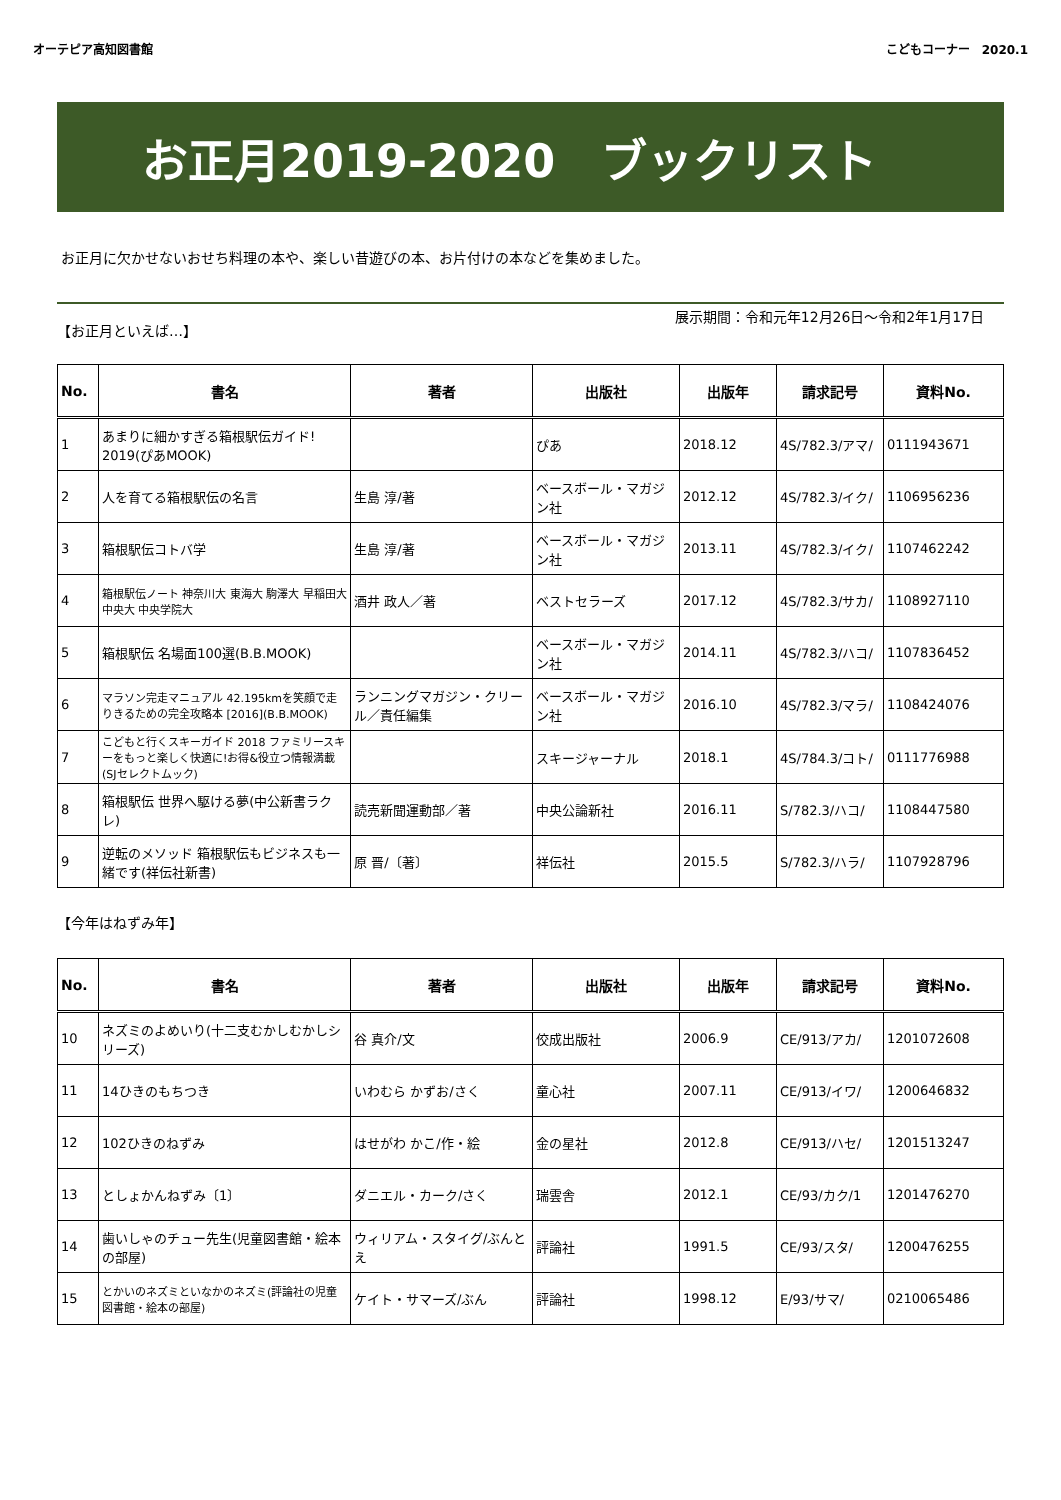オーテピア高知図書館 こどもコーナー　2020.1
お正月2019-2020　ブックリスト
お正月に欠かせないおせち料理の本や、楽しい昔遊びの本、お片付けの本などを集めました。
【お正月といえば…】 展示期間：令和元年12月26日～令和2年1月17日
| No. | 書名 | 著者 | 出版社 | 出版年 | 請求記号 | 資料No. |
| --- | --- | --- | --- | --- | --- | --- |
| 1 | あまりに細かすぎる箱根駅伝ガイド! 2019(ぴあMOOK) | | ぴあ | 2018.12 | 4S/782.3/アマ/ | 0111943671 |
| 2 | 人を育てる箱根駅伝の名言 | 生島 淳/著 | ベースボール・マガジン社 | 2012.12 | 4S/782.3/イク/ | 1106956236 |
| 3 | 箱根駅伝コトバ学 | 生島 淳/著 | ベースボール・マガジン社 | 2013.11 | 4S/782.3/イク/ | 1107462242 |
| 4 | 箱根駅伝ノート 神奈川大 東海大 駒澤大 早稲田大 中央大 中央学院大 | 酒井 政人／著 | ベストセラーズ | 2017.12 | 4S/782.3/サカ/ | 1108927110 |
| 5 | 箱根駅伝 名場面100選(B.B.MOOK) | | ベースボール・マガジン社 | 2014.11 | 4S/782.3/ハコ/ | 1107836452 |
| 6 | マラソン完走マニュアル 42.195kmを笑顔で走りきるための完全攻略本 [2016](B.B.MOOK) | ランニングマガジン・クリール／責任編集 | ベースボール・マガジン社 | 2016.10 | 4S/782.3/マラ/ | 1108424076 |
| 7 | こどもと行くスキーガイド 2018 ファミリースキーをもっと楽しく快適に!お得&役立つ情報満載(SJセレクトムック) | | スキージャーナル | 2018.1 | 4S/784.3/コト/ | 0111776988 |
| 8 | 箱根駅伝 世界へ駆ける夢(中公新書ラクレ) | 読売新聞運動部／著 | 中央公論新社 | 2016.11 | S/782.3/ハコ/ | 1108447580 |
| 9 | 逆転のメソッド 箱根駅伝もビジネスも一緒です(祥伝社新書) | 原 晋/〔著〕 | 祥伝社 | 2015.5 | S/782.3/ハラ/ | 1107928796 |
【今年はねずみ年】
| No. | 書名 | 著者 | 出版社 | 出版年 | 請求記号 | 資料No. |
| --- | --- | --- | --- | --- | --- | --- |
| 10 | ネズミのよめいり(十二支むかしむかしシリーズ) | 谷 真介/文 | 佼成出版社 | 2006.9 | CE/913/アカ/ | 1201072608 |
| 11 | 14ひきのもちつき | いわむら かずお/さく | 童心社 | 2007.11 | CE/913/イワ/ | 1200646832 |
| 12 | 102ひきのねずみ | はせがわ かこ/作・絵 | 金の星社 | 2012.8 | CE/913/ハセ/ | 1201513247 |
| 13 | としょかんねずみ〔1〕 | ダニエル・カーク/さく | 瑞雲舎 | 2012.1 | CE/93/カク/1 | 1201476270 |
| 14 | 歯いしゃのチュー先生(児童図書館・絵本の部屋) | ウィリアム・スタイグ/ぶんとえ | 評論社 | 1991.5 | CE/93/スタ/ | 1200476255 |
| 15 | とかいのネズミといなかのネズミ(評論社の児童図書館・絵本の部屋) | ケイト・サマーズ/ぶん | 評論社 | 1998.12 | E/93/サマ/ | 0210065486 |